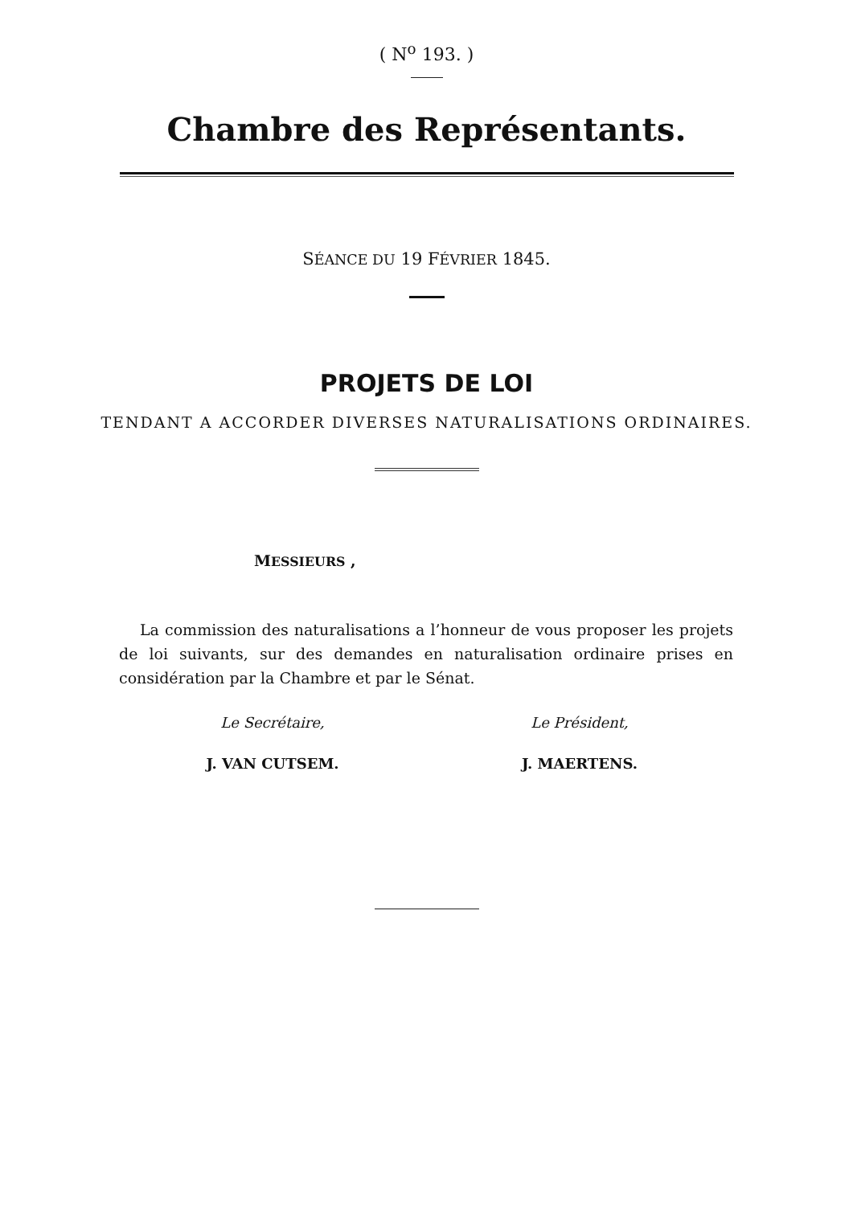( N<sup>o</sup> 193. )
Chambre des Représentants.
SÉANCE DU 19 FÉVRIER 1845.
PROJETS DE LOI
TENDANT A ACCORDER DIVERSES NATURALISATIONS ORDINAIRES.
MESSIEURS ,
La commission des naturalisations a l’honneur de vous proposer les projets de loi suivants, sur des demandes en naturalisation ordinaire prises en considération par la Chambre et par le Sénat.
Le Secrétaire, Le Président,
J. VAN CUTSEM. J. MAERTENS.